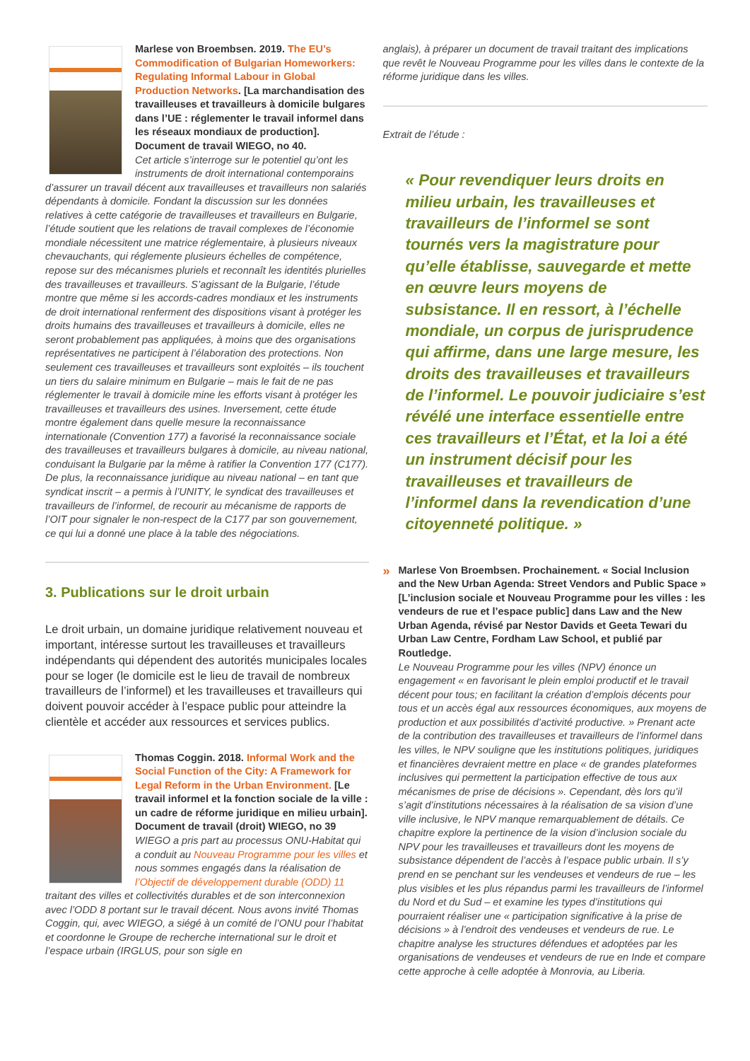Marlese von Broembsen. 2019. The EU’s Commodification of Bulgarian Homeworkers: Regulating Informal Labour in Global Production Networks. [La marchandisation des travailleuses et travailleurs à domicile bulgares dans l’UE : réglementer le travail informel dans les réseaux mondiaux de production]. Document de travail WIEGO, no 40.
Cet article s’interroge sur le potentiel qu’ont les instruments de droit international contemporains d’assurer un travail décent aux travailleuses et travailleurs non salariés dépendants à domicile. Fondant la discussion sur les données relatives à cette catégorie de travailleuses et travailleurs en Bulgarie, l’étude soutient que les relations de travail complexes de l’économie mondiale nécessitent une matrice réglementaire, à plusieurs niveaux chevauchants, qui réglemente plusieurs échelles de compétence, repose sur des mécanismes pluriels et reconnaît les identités plurielles des travailleuses et travailleurs. S’agissant de la Bulgarie, l’étude montre que même si les accords-cadres mondiaux et les instruments de droit international renferment des dispositions visant à protéger les droits humains des travailleuses et travailleurs à domicile, elles ne seront probablement pas appliquées, à moins que des organisations représentatives ne participent à l’élaboration des protections. Non seulement ces travailleuses et travailleurs sont exploités – ils touchent un tiers du salaire minimum en Bulgarie – mais le fait de ne pas réglementer le travail à domicile mine les efforts visant à protéger les travailleuses et travailleurs des usines. Inversement, cette étude montre également dans quelle mesure la reconnaissance internationale (Convention 177) a favorisé la reconnaissance sociale des travailleuses et travailleurs bulgares à domicile, au niveau national, conduisant la Bulgarie par la même à ratifier la Convention 177 (C177). De plus, la reconnaissance juridique au niveau national – en tant que syndicat inscrit – a permis à l’UNITY, le syndicat des travailleuses et travailleurs de l’informel, de recourir au mécanisme de rapports de l’OIT pour signaler le non-respect de la C177 par son gouvernement, ce qui lui a donné une place à la table des négociations.
3. Publications sur le droit urbain
Le droit urbain, un domaine juridique relativement nouveau et important, intéresse surtout les travailleuses et travailleurs indépendants qui dépendent des autorités municipales locales pour se loger (le domicile est le lieu de travail de nombreux travailleurs de l’informel) et les travailleuses et travailleurs qui doivent pouvoir accéder à l’espace public pour atteindre la clientèle et accéder aux ressources et services publics.
Thomas Coggin. 2018. Informal Work and the Social Function of the City: A Framework for Legal Reform in the Urban Environment. [Le travail informel et la fonction sociale de la ville : un cadre de réforme juridique en milieu urbain]. Document de travail (droit) WIEGO, no 39
WIEGO a pris part au processus ONU-Habitat qui a conduit au Nouveau Programme pour les villes et nous sommes engagés dans la réalisation de l’Objectif de développement durable (ODD) 11 traitant des villes et collectivités durables et de son interconnexion avec l’ODD 8 portant sur le travail décent. Nous avons invité Thomas Coggin, qui, avec WIEGO, a siégé à un comité de l’ONU pour l’habitat et coordonne le Groupe de recherche international sur le droit et l’espace urbain (IRGLUS, pour son sigle en
anglais), à préparer un document de travail traitant des implications que revêt le Nouveau Programme pour les villes dans le contexte de la réforme juridique dans les villes.
Extrait de l’étude :
« Pour revendiquer leurs droits en milieu urbain, les travailleuses et travailleurs de l’informel se sont tournés vers la magistrature pour qu’elle établisse, sauvegarde et mette en œuvre leurs moyens de subsistance. Il en ressort, à l’échelle mondiale, un corpus de jurisprudence qui affirme, dans une large mesure, les droits des travailleuses et travailleurs de l’informel. Le pouvoir judiciaire s’est révélé une interface essentielle entre ces travailleurs et l’État, et la loi a été un instrument décisif pour les travailleuses et travailleurs de l’informel dans la revendication d’une citoyenneté politique. »
»
Marlese Von Broembsen. Prochainement. « Social Inclusion and the New Urban Agenda: Street Vendors and Public Space » [L’inclusion sociale et Nouveau Programme pour les villes : les vendeurs de rue et l’espace public] dans Law and the New Urban Agenda, révisé par Nestor Davids et Geeta Tewari du Urban Law Centre, Fordham Law School, et publié par Routledge.
Le Nouveau Programme pour les villes (NPV) énonce un engagement « en favorisant le plein emploi productif et le travail décent pour tous; en facilitant la création d’emplois décents pour tous et un accès égal aux ressources économiques, aux moyens de production et aux possibilités d’activité productive. » Prenant acte de la contribution des travailleuses et travailleurs de l’informel dans les villes, le NPV souligne que les institutions politiques, juridiques et financières devraient mettre en place « de grandes plateformes inclusives qui permettent la participation effective de tous aux mécanismes de prise de décisions ». Cependant, dès lors qu’il s’agit d’institutions nécessaires à la réalisation de sa vision d’une ville inclusive, le NPV manque remarquablement de détails. Ce chapitre explore la pertinence de la vision d’inclusion sociale du NPV pour les travailleuses et travailleurs dont les moyens de subsistance dépendent de l’accès à l’espace public urbain. Il s’y prend en se penchant sur les vendeuses et vendeurs de rue – les plus visibles et les plus répandus parmi les travailleurs de l’informel du Nord et du Sud – et examine les types d’institutions qui pourraient réaliser une « participation significative à la prise de décisions » à l’endroit des vendeuses et vendeurs de rue. Le chapitre analyse les structures défendues et adoptées par les organisations de vendeuses et vendeurs de rue en Inde et compare cette approche à celle adoptée à Monrovia, au Liberia.